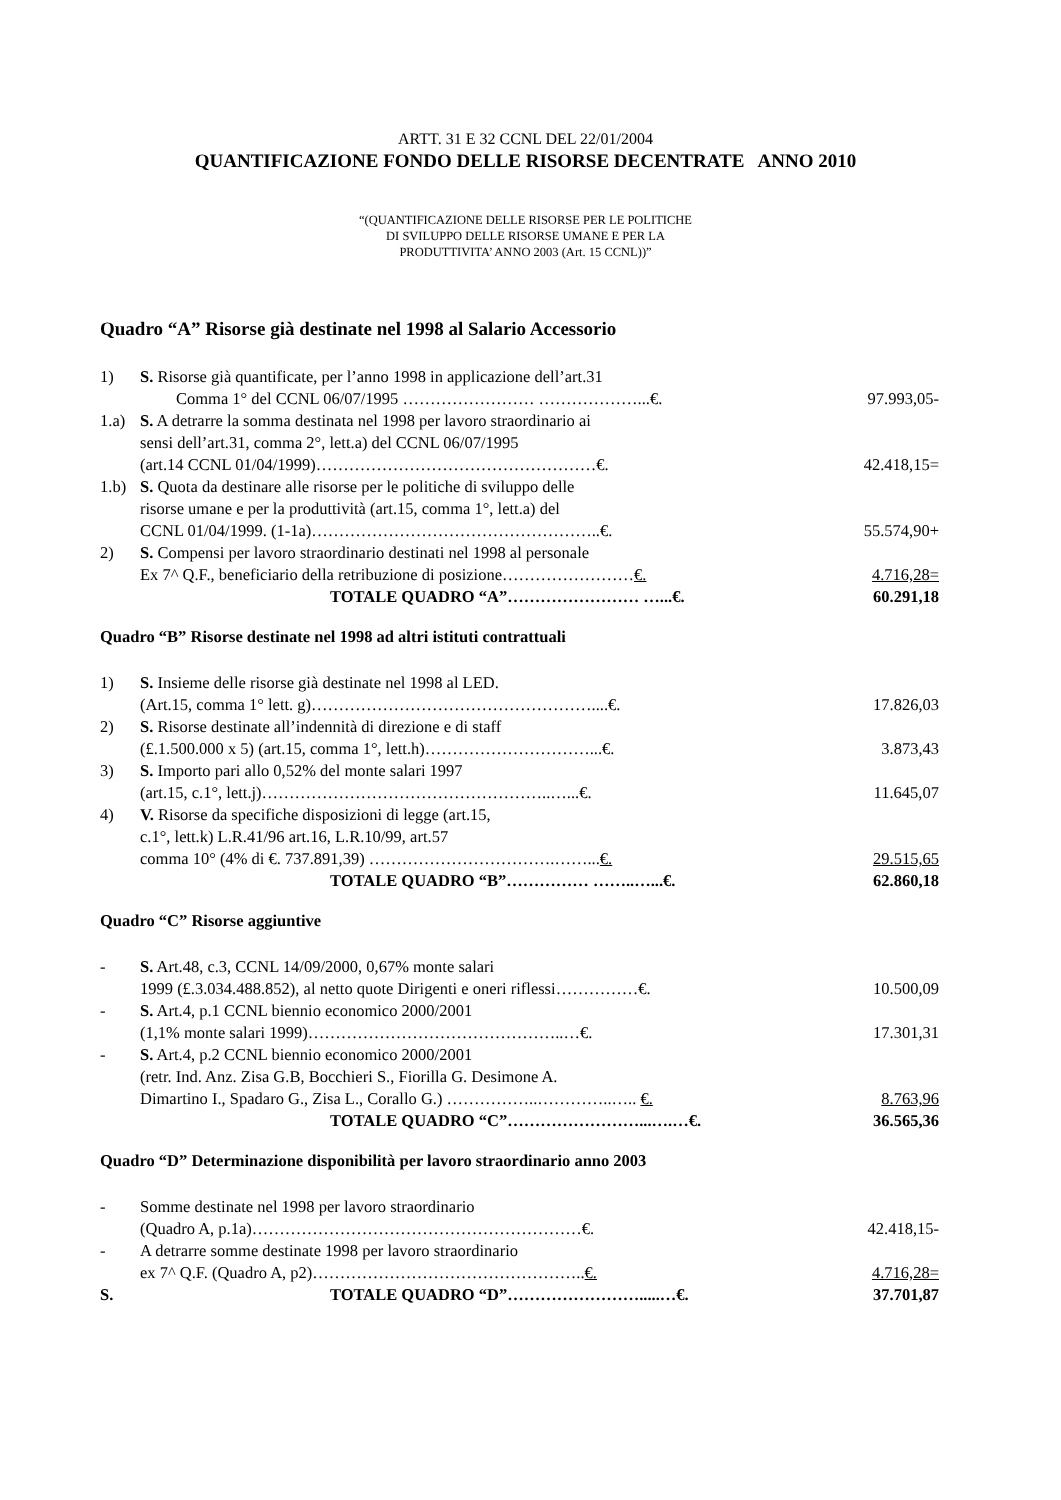ARTT. 31 E 32 CCNL DEL 22/01/2004
QUANTIFICAZIONE FONDO DELLE RISORSE DECENTRATE ANNO 2010
“(QUANTIFICAZIONE DELLE RISORSE PER LE POLITICHE
DI SVILUPPO DELLE RISORSE UMANE E PER LA
PRODUTTIVITA’ ANNO 2003 (Art. 15 CCNL))”
Quadro “A” Risorse già destinate nel 1998 al Salario Accessorio
| 1) | S. Risorse già quantificate, per l’anno 1998 in applicazione dell’art.31 Comma 1° del CCNL 06/07/1995 …………………… ………………...€. | 97.993,05- |
| 1.a) | S. A detrarre la somma destinata nel 1998 per lavoro straordinario ai sensi dell’art.31, comma 2°, lett.a) del CCNL 06/07/1995 (art.14 CCNL 01/04/1999)……………………………………………€. | 42.418,15= |
| 1.b) | S. Quota da destinare alle risorse per le politiche di sviluppo delle risorse umane e per la produttività (art.15, comma 1°, lett.a) del CCNL 01/04/1999. (1-1a)……………………………………………..€. | 55.574,90+ |
| 2) | S. Compensi per lavoro straordinario destinati nel 1998 al personale Ex 7^ Q.F., beneficiario della retribuzione di posizione…………………… €. | 4.716,28= |
| | TOTALE QUADRO “A”…………………… …...€. | 60.291,18 |
Quadro “B” Risorse destinate nel 1998 ad altri istituti contrattuali
| 1) | S. Insieme delle risorse già destinate nel 1998 al LED. (Art.15, comma 1° lett. g)……………………………………………....€. | 17.826,03 |
| 2) | S. Risorse destinate all’indennità di direzione e di staff (£.1.500.000 x 5) (art.15, comma 1°, lett.h)…………………………...€. | 3.873,43 |
| 3) | S. Importo pari allo 0,52% del monte salari 1997 (art.15, c.1°, lett.j)……………………………………………..…...€. | 11.645,07 |
| 4) | V. Risorse da specifiche disposizioni di legge (art.15, c.1°, lett.k) L.R.41/96 art.16, L.R.10/99, art.57 comma 10° (4% di €. 737.891,39) …………………………….……... €. | 29.515,65 |
| | TOTALE QUADRO “B”…………… ……..…...€. | 62.860,18 |
Quadro “C” Risorse aggiuntive
| - | S. Art.48, c.3, CCNL 14/09/2000, 0,67% monte salari 1999 (£.3.034.488.852), al netto quote Dirigenti e oneri riflessi……………€. | 10.500,09 |
| - | S. Art.4, p.1 CCNL biennio economico 2000/2001 (1,1% monte salari 1999)………………………………………..…€. | 17.301,31 |
| - | S. Art.4, p.2 CCNL biennio economico 2000/2001 (retr. Ind. Anz. Zisa G.B, Bocchieri S., Fiorilla G. Desimone A. Dimartino I., Spadaro G., Zisa L., Corallo G.) ……………..…………..….. €. | 8.763,96 |
| | TOTALE QUADRO “C”……………………...….…€. | 36.565,36 |
Quadro “D” Determinazione disponibilità per lavoro straordinario anno 2003
| - | Somme destinate nel 1998 per lavoro straordinario (Quadro A, p.1a)……………………………………………………€. | 42.418,15- |
| - | A detrarre somme destinate 1998 per lavoro straordinario ex 7^ Q.F. (Quadro A, p2)………………………………………….. €. | 4.716,28= |
| S. | TOTALE QUADRO “D”…………………….....…€. | 37.701,87 |